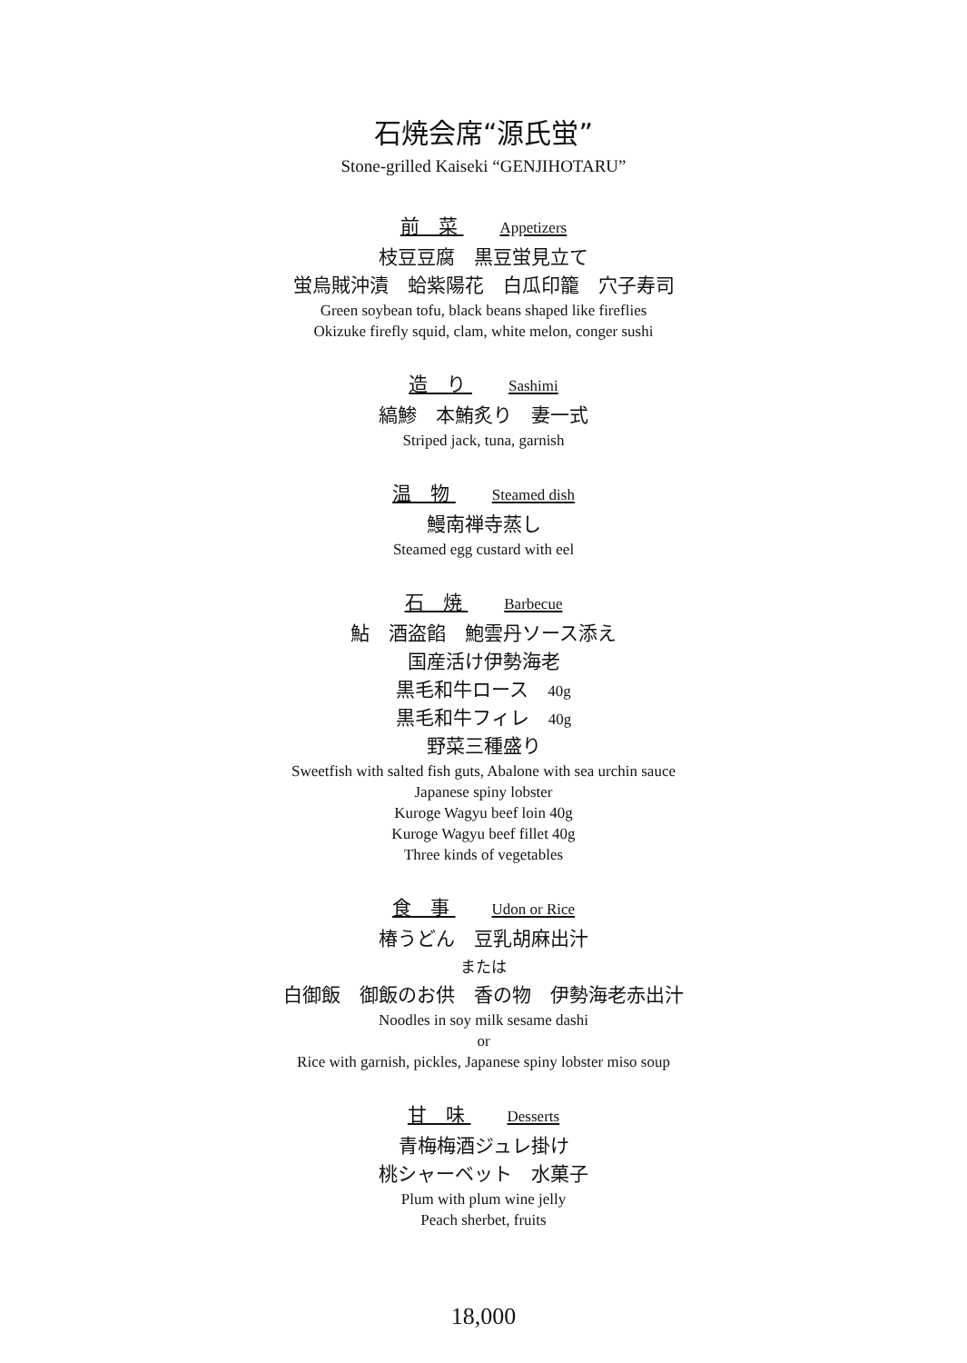石焼会席“源氏蛍”
Stone-grilled Kaiseki “GENJIHOTARU”
前　菜 Appetizers
枝豆豆腐　黒豆蛍見立て
蛍烏賊沖漬　蛤紫陽花　白瓜印籠　穴子寿司
Green soybean tofu, black beans shaped like fireflies
Okizuke firefly squid, clam, white melon, conger sushi
造　り Sashimi
縞鯵　本鮪炙り　妻一式
Striped jack, tuna, garnish
温　物 Steamed dish
鰻南禅寺蒸し
Steamed egg custard with eel
石　焼 Barbecue
鮎　酒盗餡　鮑雲丹ソース添え
国産活け伊勢海老
黒毛和牛ロース　40g
黒毛和牛フィレ　40g
野菜三種盛り
Sweetfish with salted fish guts, Abalone with sea urchin sauce
Japanese spiny lobster
Kuroge Wagyu beef loin 40g
Kuroge Wagyu beef fillet 40g
Three kinds of vegetables
食　事 Udon or Rice
椿うどん　豆乳胡麻出汁
または
白御飯　御飯のお供　香の物　伊勢海老赤出汁
Noodles in soy milk sesame dashi
or
Rice with garnish, pickles, Japanese spiny lobster miso soup
甘　味 Desserts
青梅梅酒ジュレ掛け
桃シャーベット　水菓子
Plum with plum wine jelly
Peach sherbet, fruits
18,000